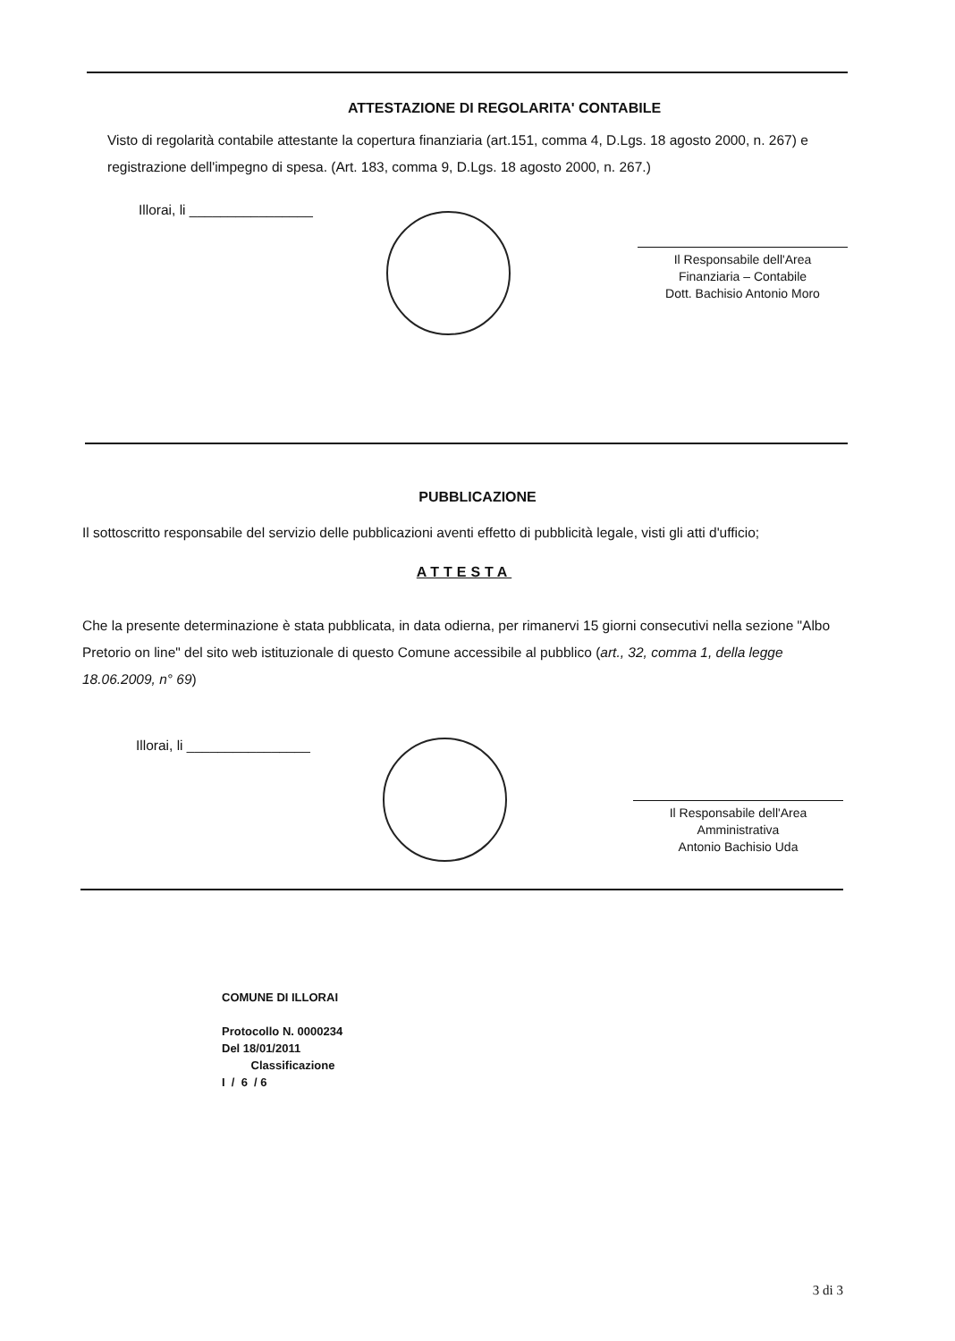ATTESTAZIONE DI REGOLARITA' CONTABILE
Visto di regolarità contabile attestante la copertura finanziaria (art.151, comma 4, D.Lgs. 18 agosto 2000, n. 267) e registrazione dell'impegno di spesa. (Art. 183, comma 9, D.Lgs. 18 agosto 2000, n. 267.)
Illorai, li ________________
Il Responsabile dell'Area
Finanziaria – Contabile
Dott. Bachisio Antonio Moro
PUBBLICAZIONE
Il sottoscritto responsabile del servizio delle pubblicazioni aventi effetto di pubblicità legale, visti gli atti d'ufficio;
ATTESTA
Che la presente determinazione è stata pubblicata, in data odierna, per rimanervi 15 giorni consecutivi nella sezione "Albo Pretorio on line" del sito web istituzionale di questo Comune accessibile al pubblico (art., 32, comma 1, della legge 18.06.2009, n° 69)
Illorai, li ________________
Il Responsabile dell'Area
Amministrativa
Antonio Bachisio Uda
COMUNE DI ILLORAI
Protocollo N. 0000234
Del 18/01/2011
Classificazione
I / 6 / 6
3 di 3